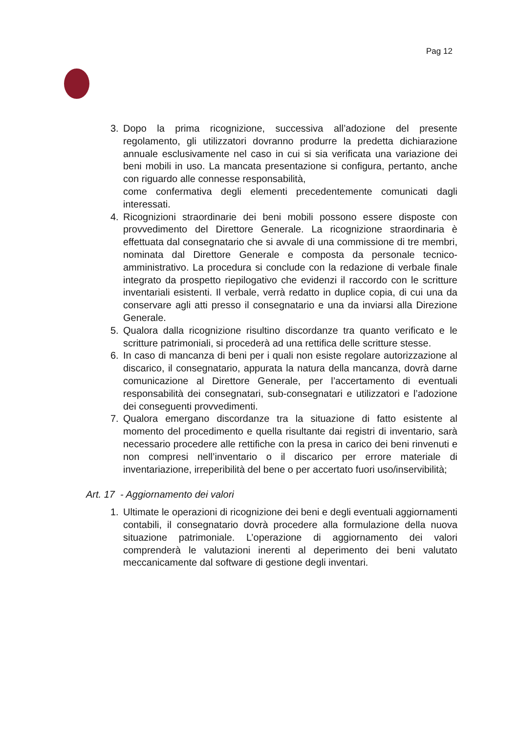Pag 12
3. Dopo la prima ricognizione, successiva all’adozione del presente regolamento, gli utilizzatori dovranno produrre la predetta dichiarazione annuale esclusivamente nel caso in cui si sia verificata una variazione dei beni mobili in uso. La mancata presentazione si configura, pertanto, anche con riguardo alle connesse responsabilità,
come confermativa degli elementi precedentemente comunicati dagli interessati.
4. Ricognizioni straordinarie dei beni mobili possono essere disposte con provvedimento del Direttore Generale. La ricognizione straordinaria è effettuata dal consegnatario che si avvale di una commissione di tre membri, nominata dal Direttore Generale e composta da personale tecnico-amministrativo. La procedura si conclude con la redazione di verbale finale integrato da prospetto riepilogativo che evidenzi il raccordo con le scritture inventariali esistenti. Il verbale, verrà redatto in duplice copia, di cui una da conservare agli atti presso il consegnatario e una da inviarsi alla Direzione Generale.
5. Qualora dalla ricognizione risultino discordanze tra quanto verificato e le scritture patrimoniali, si procederà ad una rettifica delle scritture stesse.
6. In caso di mancanza di beni per i quali non esiste regolare autorizzazione al discarico, il consegnatario, appurata la natura della mancanza, dovrà darne comunicazione al Direttore Generale, per l’accertamento di eventuali responsabilità dei consegnatari, sub-consegnatari e utilizzatori e l’adozione dei conseguenti provvedimenti.
7. Qualora emergano discordanze tra la situazione di fatto esistente al momento del procedimento e quella risultante dai registri di inventario, sarà necessario procedere alle rettifiche con la presa in carico dei beni rinvenuti e non compresi nell’inventario o il discarico per errore materiale di inventariazione, irreperibilità del bene o per accertato fuori uso/inservibilità;
Art. 17 - Aggiornamento dei valori
1. Ultimate le operazioni di ricognizione dei beni e degli eventuali aggiornamenti contabili, il consegnatario dovrà procedere alla formulazione della nuova situazione patrimoniale. L’operazione di aggiornamento dei valori comprenderà le valutazioni inerenti al deperimento dei beni valutato meccanicamente dal software di gestione degli inventari.